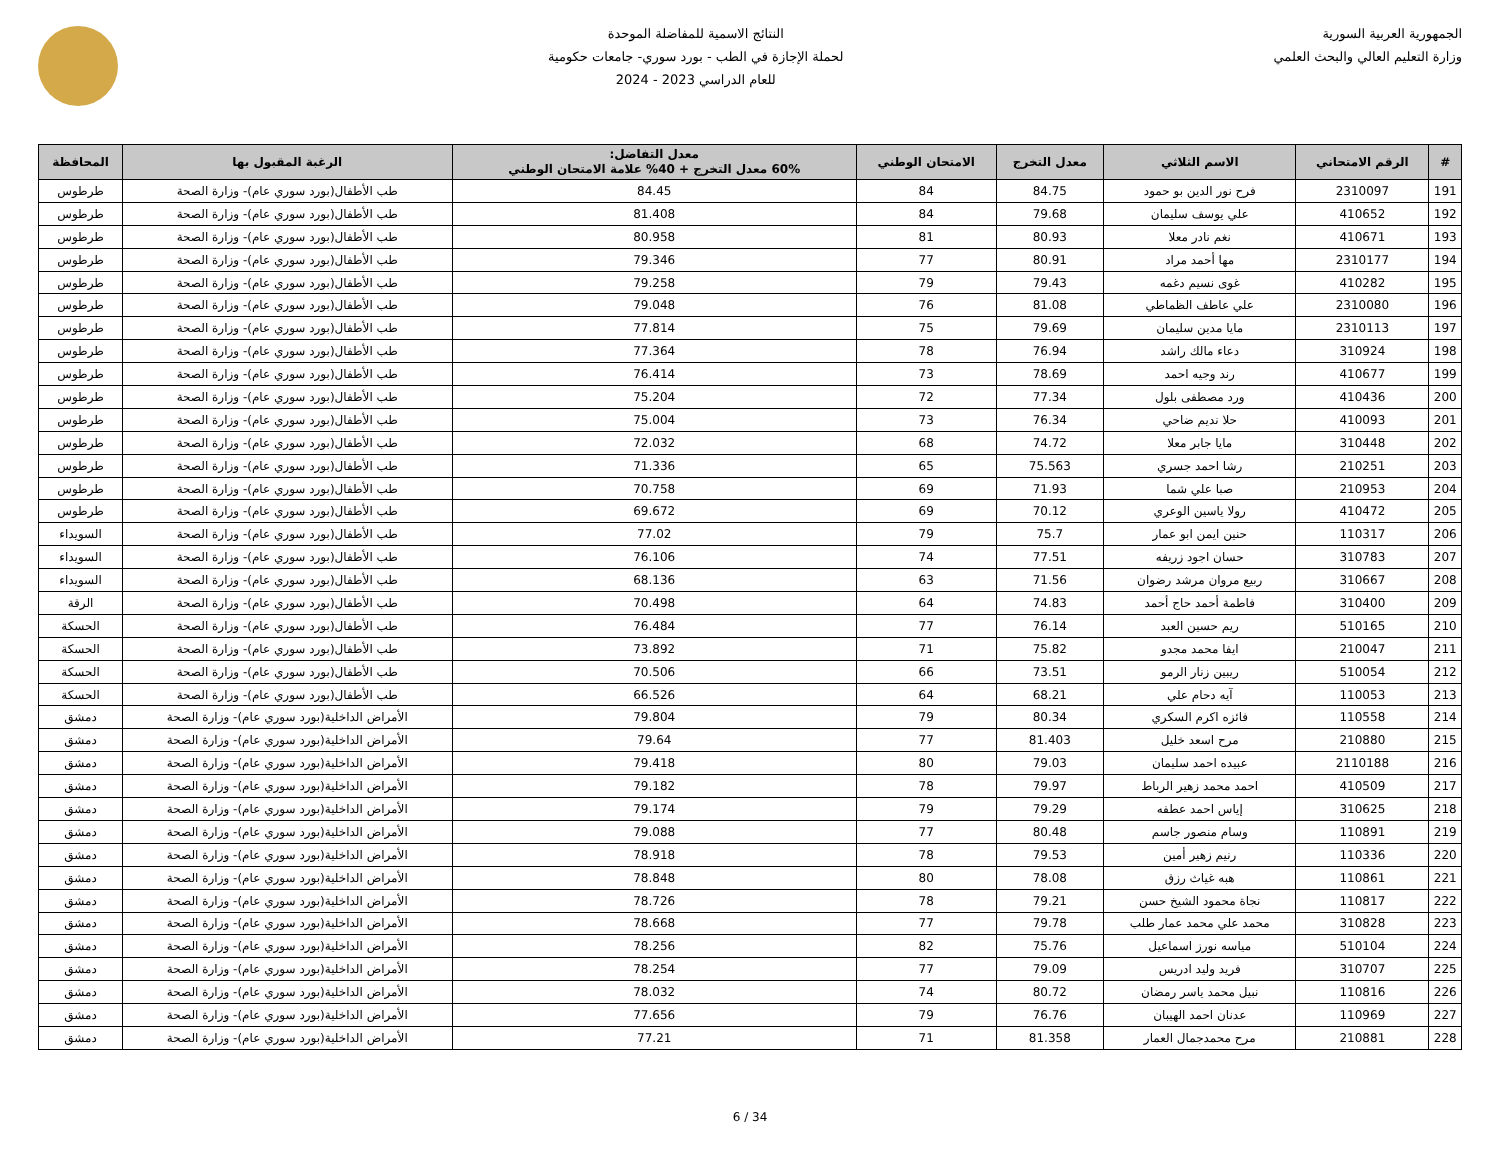الجمهورية العربية السورية
وزارة التعليم العالي والبحث العلمي
النتائج الاسمية للمفاضلة الموحدة
لحملة الإجازة في الطب - بورد سوري- جامعات حكومية
للعام الدراسي 2023 - 2024
| # | الرقم الامتحاني | الاسم الثلاثي | معدل التخرج | الامتحان الوطني | معدل التفاضل: 60% معدل التخرج + 40% علامة الامتحان الوطني | الرغبة المقبول بها | المحافظة |
| --- | --- | --- | --- | --- | --- | --- | --- |
| 191 | 2310097 | فرح نور الدين بو حمود | 84.75 | 84 | 84.45 | طب الأطفال(بورد سوري عام)- وزارة الصحة | طرطوس |
| 192 | 410652 | علي يوسف سليمان | 79.68 | 84 | 81.408 | طب الأطفال(بورد سوري عام)- وزارة الصحة | طرطوس |
| 193 | 410671 | نغم نادر معلا | 80.93 | 81 | 80.958 | طب الأطفال(بورد سوري عام)- وزارة الصحة | طرطوس |
| 194 | 2310177 | مها أحمد مراد | 80.91 | 77 | 79.346 | طب الأطفال(بورد سوري عام)- وزارة الصحة | طرطوس |
| 195 | 410282 | غوى نسيم دغمه | 79.43 | 79 | 79.258 | طب الأطفال(بورد سوري عام)- وزارة الصحة | طرطوس |
| 196 | 2310080 | علي عاطف الظماطي | 81.08 | 76 | 79.048 | طب الأطفال(بورد سوري عام)- وزارة الصحة | طرطوس |
| 197 | 2310113 | مايا مدين سليمان | 79.69 | 75 | 77.814 | طب الأطفال(بورد سوري عام)- وزارة الصحة | طرطوس |
| 198 | 310924 | دعاء مالك راشد | 76.94 | 78 | 77.364 | طب الأطفال(بورد سوري عام)- وزارة الصحة | طرطوس |
| 199 | 410677 | رند وجيه احمد | 78.69 | 73 | 76.414 | طب الأطفال(بورد سوري عام)- وزارة الصحة | طرطوس |
| 200 | 410436 | ورد مصطفى بلول | 77.34 | 72 | 75.204 | طب الأطفال(بورد سوري عام)- وزارة الصحة | طرطوس |
| 201 | 410093 | حلا نديم ضاحي | 76.34 | 73 | 75.004 | طب الأطفال(بورد سوري عام)- وزارة الصحة | طرطوس |
| 202 | 310448 | مايا جابر معلا | 74.72 | 68 | 72.032 | طب الأطفال(بورد سوري عام)- وزارة الصحة | طرطوس |
| 203 | 210251 | رشا احمد جسري | 75.563 | 65 | 71.336 | طب الأطفال(بورد سوري عام)- وزارة الصحة | طرطوس |
| 204 | 210953 | صبا علي شما | 71.93 | 69 | 70.758 | طب الأطفال(بورد سوري عام)- وزارة الصحة | طرطوس |
| 205 | 410472 | رولا ياسين الوعري | 70.12 | 69 | 69.672 | طب الأطفال(بورد سوري عام)- وزارة الصحة | طرطوس |
| 206 | 110317 | حنين ايمن ابو عمار | 75.7 | 79 | 77.02 | طب الأطفال(بورد سوري عام)- وزارة الصحة | السويداء |
| 207 | 310783 | حسان اجود زريفه | 77.51 | 74 | 76.106 | طب الأطفال(بورد سوري عام)- وزارة الصحة | السويداء |
| 208 | 310667 | ربيع مروان مرشد رضوان | 71.56 | 63 | 68.136 | طب الأطفال(بورد سوري عام)- وزارة الصحة | السويداء |
| 209 | 310400 | فاطمة أحمد حاج أحمد | 74.83 | 64 | 70.498 | طب الأطفال(بورد سوري عام)- وزارة الصحة | الرقة |
| 210 | 510165 | ريم حسين العبد | 76.14 | 77 | 76.484 | طب الأطفال(بورد سوري عام)- وزارة الصحة | الحسكة |
| 211 | 210047 | ايفا محمد مجدو | 75.82 | 71 | 73.892 | طب الأطفال(بورد سوري عام)- وزارة الصحة | الحسكة |
| 212 | 510054 | ريبين زنار الرمو | 73.51 | 66 | 70.506 | طب الأطفال(بورد سوري عام)- وزارة الصحة | الحسكة |
| 213 | 110053 | آيه دحام علي | 68.21 | 64 | 66.526 | طب الأطفال(بورد سوري عام)- وزارة الصحة | الحسكة |
| 214 | 110558 | فائزه اكرم السكري | 80.34 | 79 | 79.804 | الأمراض الداخلية(بورد سوري عام)- وزارة الصحة | دمشق |
| 215 | 210880 | مرح اسعد خليل | 81.403 | 77 | 79.64 | الأمراض الداخلية(بورد سوري عام)- وزارة الصحة | دمشق |
| 216 | 2110188 | عبيده احمد سليمان | 79.03 | 80 | 79.418 | الأمراض الداخلية(بورد سوري عام)- وزارة الصحة | دمشق |
| 217 | 410509 | احمد محمد زهير الرباط | 79.97 | 78 | 79.182 | الأمراض الداخلية(بورد سوري عام)- وزارة الصحة | دمشق |
| 218 | 310625 | إياس احمد عطفه | 79.29 | 79 | 79.174 | الأمراض الداخلية(بورد سوري عام)- وزارة الصحة | دمشق |
| 219 | 110891 | وسام منصور جاسم | 80.48 | 77 | 79.088 | الأمراض الداخلية(بورد سوري عام)- وزارة الصحة | دمشق |
| 220 | 110336 | رنيم زهير أمين | 79.53 | 78 | 78.918 | الأمراض الداخلية(بورد سوري عام)- وزارة الصحة | دمشق |
| 221 | 110861 | هبه غياث رزق | 78.08 | 80 | 78.848 | الأمراض الداخلية(بورد سوري عام)- وزارة الصحة | دمشق |
| 222 | 110817 | نجاة محمود الشيخ حسن | 79.21 | 78 | 78.726 | الأمراض الداخلية(بورد سوري عام)- وزارة الصحة | دمشق |
| 223 | 310828 | محمد علي محمد عمار طلب | 79.78 | 77 | 78.668 | الأمراض الداخلية(بورد سوري عام)- وزارة الصحة | دمشق |
| 224 | 510104 | مياسه نورز اسماعيل | 75.76 | 82 | 78.256 | الأمراض الداخلية(بورد سوري عام)- وزارة الصحة | دمشق |
| 225 | 310707 | فريد وليد ادريس | 79.09 | 77 | 78.254 | الأمراض الداخلية(بورد سوري عام)- وزارة الصحة | دمشق |
| 226 | 110816 | نبيل محمد ياسر رمضان | 80.72 | 74 | 78.032 | الأمراض الداخلية(بورد سوري عام)- وزارة الصحة | دمشق |
| 227 | 110969 | عدنان احمد الهيبان | 76.76 | 79 | 77.656 | الأمراض الداخلية(بورد سوري عام)- وزارة الصحة | دمشق |
| 228 | 210881 | مرح محمدجمال العمار | 81.358 | 71 | 77.21 | الأمراض الداخلية(بورد سوري عام)- وزارة الصحة | دمشق |
6 / 34